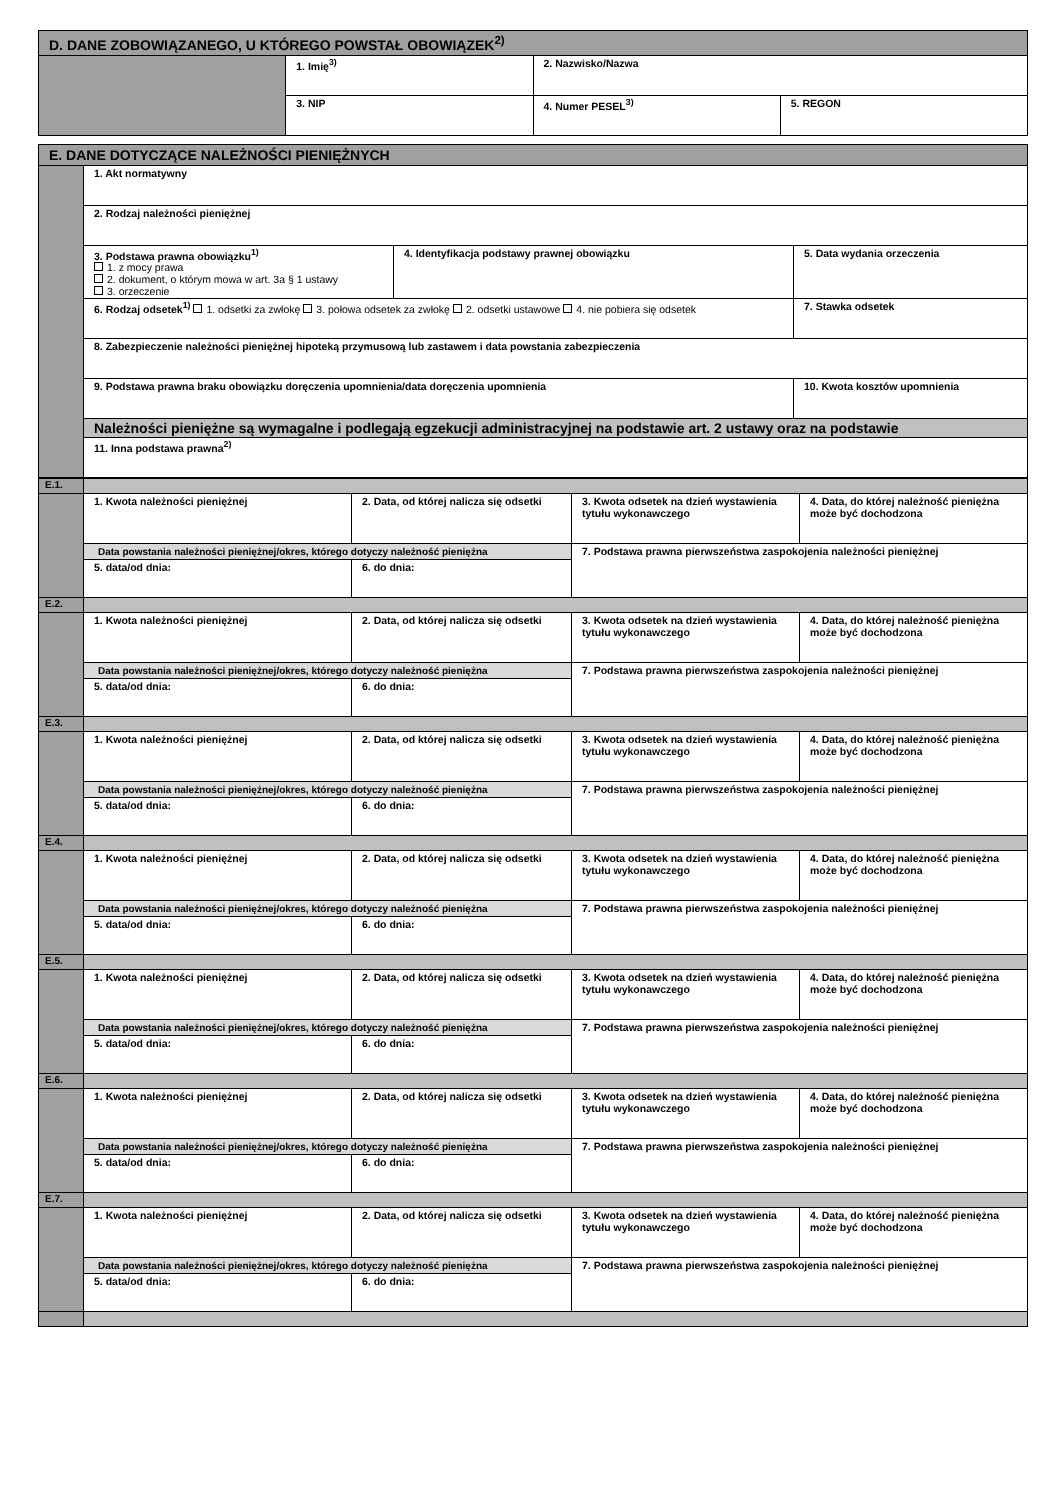| D. DANE ZOBOWIĄZANEGO, U KTÓREGO POWSTAŁ OBOWIĄZEK<sup>2)</sup> | | | |
| --- | --- | --- | --- |
| | 1. Imię<sup>3)</sup> | 2. Nazwisko/Nazwa | |
| | 3. NIP | 4. Numer PESEL<sup>3)</sup> | 5. REGON |
| E. DANE DOTYCZĄCE NALEŻNOŚCI PIENIĘŻNYCH | | | |
| --- | --- | --- | --- |
| | 1. Akt normatywny | | |
| | 2. Rodzaj należności pieniężnej | | |
| | 3. Podstawa prawna obowiązku<sup>1)</sup> 1. z mocy prawa 2. dokument, o którym mowa w art. 3a § 1 ustawy 3. orzeczenie | 4. Identyfikacja podstawy prawnej obowiązku | 5. Data wydania orzeczenia |
| | 6. Rodzaj odsetek<sup>1)</sup> 1. odsetki za zwłokę 3. połowa odsetek za zwłokę 2. odsetki ustawowe 4. nie pobiera się odsetek | | 7. Stawka odsetek |
| | 8. Zabezpieczenie należności pieniężnej hipoteką przymusową lub zastawem i data powstania zabezpieczenia | | |
| | 9. Podstawa prawna braku obowiązku doręczenia upomnienia/data doręczenia upomnienia | | 10. Kwota kosztów upomnienia |
| | Należności pieniężne są wymagalne i podlegają egzekucji administracyjnej na podstawie art. 2 ustawy oraz na podstawie | | |
| | 11. Inna podstawa prawna<sup>2)</sup> | | |
| E.1. | | | | |
| | 1. Kwota należności pieniężnej | 2. Data, od której nalicza się odsetki | 3. Kwota odsetek na dzień wystawienia tytułu wykonawczego | 4. Data, do której należność pieniężna może być dochodzona |
| | Data powstania należności pieniężnej/okres, którego dotyczy należność pieniężna | | 7. Podstawa prawna pierwszeństwa zaspokojenia należności pieniężnej | |
| | 5. data/od dnia: | 6. do dnia: | | |
| E.2. | | | | |
| | 1. Kwota należności pieniężnej | 2. Data, od której nalicza się odsetki | 3. Kwota odsetek na dzień wystawienia tytułu wykonawczego | 4. Data, do której należność pieniężna może być dochodzona |
| | Data powstania należności pieniężnej/okres, którego dotyczy należność pieniężna | | 7. Podstawa prawna pierwszeństwa zaspokojenia należności pieniężnej | |
| | 5. data/od dnia: | 6. do dnia: | | |
| E.3. | | | | |
| | 1. Kwota należności pieniężnej | 2. Data, od której nalicza się odsetki | 3. Kwota odsetek na dzień wystawienia tytułu wykonawczego | 4. Data, do której należność pieniężna może być dochodzona |
| | Data powstania należności pieniężnej/okres, którego dotyczy należność pieniężna | | 7. Podstawa prawna pierwszeństwa zaspokojenia należności pieniężnej | |
| | 5. data/od dnia: | 6. do dnia: | | |
| E.4. | | | | |
| | 1. Kwota należności pieniężnej | 2. Data, od której nalicza się odsetki | 3. Kwota odsetek na dzień wystawienia tytułu wykonawczego | 4. Data, do której należność pieniężna może być dochodzona |
| | Data powstania należności pieniężnej/okres, którego dotyczy należność pieniężna | | 7. Podstawa prawna pierwszeństwa zaspokojenia należności pieniężnej | |
| | 5. data/od dnia: | 6. do dnia: | | |
| E.5. | | | | |
| | 1. Kwota należności pieniężnej | 2. Data, od której nalicza się odsetki | 3. Kwota odsetek na dzień wystawienia tytułu wykonawczego | 4. Data, do której należność pieniężna może być dochodzona |
| | Data powstania należności pieniężnej/okres, którego dotyczy należność pieniężna | | 7. Podstawa prawna pierwszeństwa zaspokojenia należności pieniężnej | |
| | 5. data/od dnia: | 6. do dnia: | | |
| E.6. | | | | |
| | 1. Kwota należności pieniężnej | 2. Data, od której nalicza się odsetki | 3. Kwota odsetek na dzień wystawienia tytułu wykonawczego | 4. Data, do której należność pieniężna może być dochodzona |
| | Data powstania należności pieniężnej/okres, którego dotyczy należność pieniężna | | 7. Podstawa prawna pierwszeństwa zaspokojenia należności pieniężnej | |
| | 5. data/od dnia: | 6. do dnia: | | |
| E.7. | | | | |
| | 1. Kwota należności pieniężnej | 2. Data, od której nalicza się odsetki | 3. Kwota odsetek na dzień wystawienia tytułu wykonawczego | 4. Data, do której należność pieniężna może być dochodzona |
| | Data powstania należności pieniężnej/okres, którego dotyczy należność pieniężna | | 7. Podstawa prawna pierwszeństwa zaspokojenia należności pieniężnej | |
| | 5. data/od dnia: | 6. do dnia: | | |